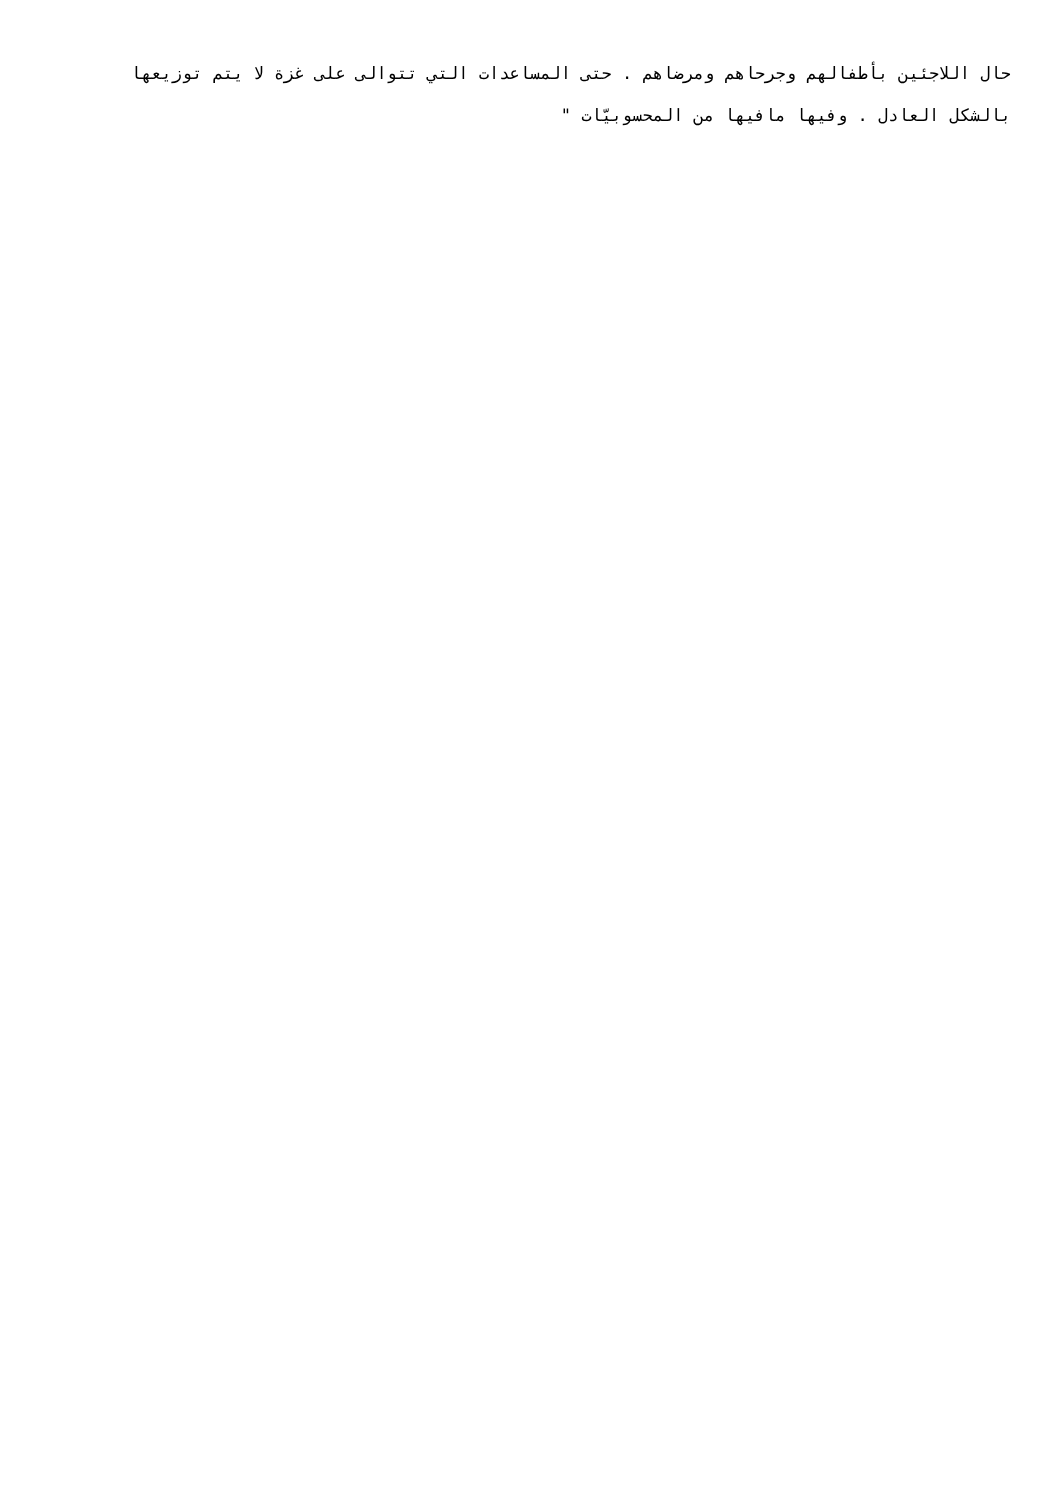حال اللاجئين بأطفالهم وجرحاهم ومرضاهم . حتى المساعدات التي تتوالى على غزة لا يتم توزيعها بالشكل العادل . وفيها مافيها من المحسوبيّات "